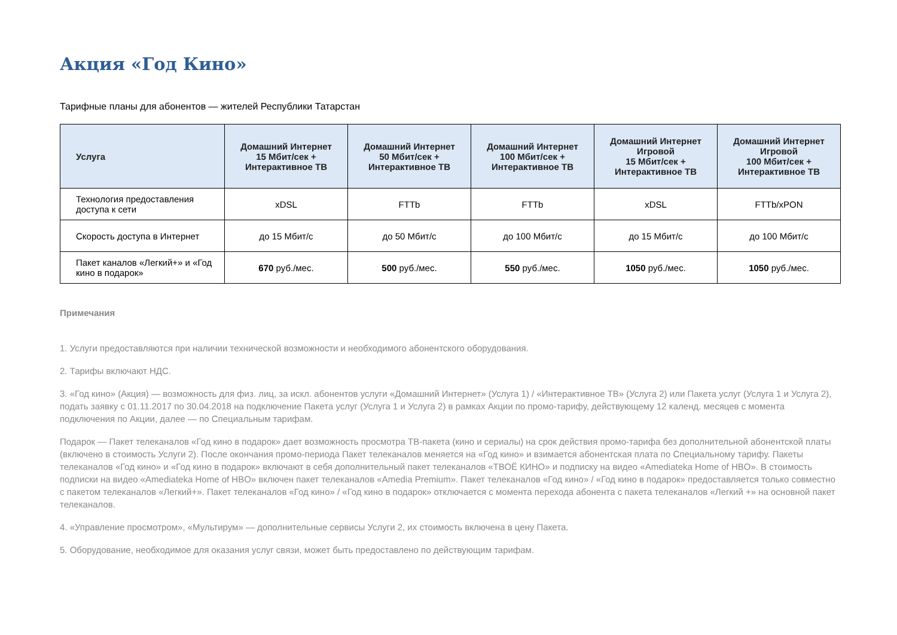Акция «Год Кино»
Тарифные планы для абонентов — жителей Республики Татарстан
| Услуга | Домашний Интернет 15 Мбит/сек + Интерактивное ТВ | Домашний Интернет 50 Мбит/сек + Интерактивное ТВ | Домашний Интернет 100 Мбит/сек + Интерактивное ТВ | Домашний Интернет Игровой 15 Мбит/сек + Интерактивное ТВ | Домашний Интернет Игровой 100 Мбит/сек + Интерактивное ТВ |
| --- | --- | --- | --- | --- | --- |
| Технология предоставления доступа к сети | xDSL | FTTb | FTTb | xDSL | FTTb/xPON |
| Скорость доступа в Интернет | до 15 Мбит/с | до 50 Мбит/с | до 100 Мбит/с | до 15 Мбит/с | до 100 Мбит/с |
| Пакет каналов «Легкий+» и «Год кино в подарок» | 670 руб./мес. | 500 руб./мес. | 550 руб./мес. | 1050 руб./мес. | 1050 руб./мес. |
Примечания
1. Услуги предоставляются при наличии технической возможности и необходимого абонентского оборудования.
2. Тарифы включают НДС.
3. «Год кино» (Акция) — возможность для физ. лиц, за искл. абонентов услуги «Домашний Интернет» (Услуга 1) / «Интерактивное ТВ» (Услуга 2) или Пакета услуг (Услуга 1 и Услуга 2), подать заявку с 01.11.2017 по 30.04.2018 на подключение Пакета услуг (Услуга 1 и Услуга 2) в рамках Акции по промо-тарифу, действующему 12 календ. месяцев с момента подключения по Акции, далее — по Специальным тарифам.
Подарок — Пакет телеканалов «Год кино в подарок» дает возможность просмотра ТВ-пакета (кино и сериалы) на срок действия промо-тарифа без дополнительной абонентской платы (включено в стоимость Услуги 2). После окончания промо-периода Пакет телеканалов меняется на «Год кино» и взимается абонентская плата по Специальному тарифу. Пакеты телеканалов «Год кино» и «Год кино в подарок» включают в себя дополнительный пакет телеканалов «ТВОЁ КИНО» и подписку на видео «Amediateka Home of HBO». В стоимость подписки на видео «Amediateka Home of HBO» включен пакет телеканалов «Amedia Premium». Пакет телеканалов «Год кино» / «Год кино в подарок» предоставляется только совместно с пакетом телеканалов «Легкий+». Пакет телеканалов «Год кино» / «Год кино в подарок» отключается с момента перехода абонента с пакета телеканалов «Легкий +» на основной пакет телеканалов.
4. «Управление просмотром», «Мультирум» — дополнительные сервисы Услуги 2, их стоимость включена в цену Пакета.
5. Оборудование, необходимое для оказания услуг связи, может быть предоставлено по действующим тарифам.